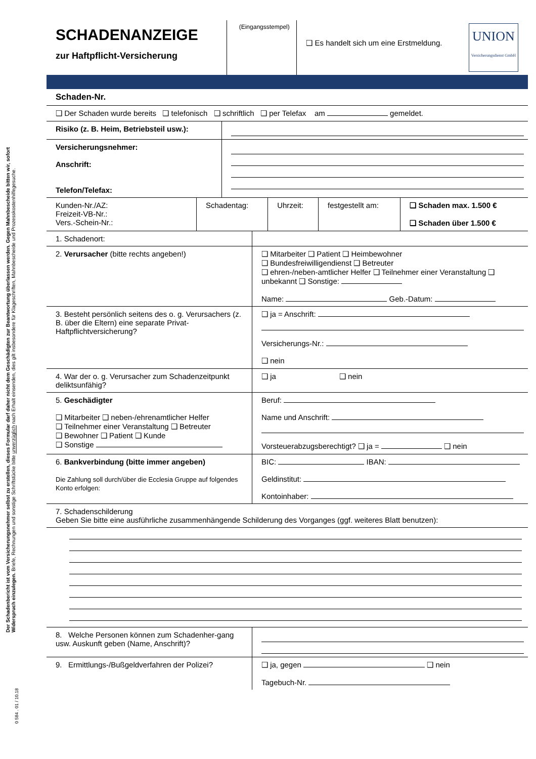Der Schadenbericht ist vom Versicherungsnehmer selbst zu erstellen, dieses Formular darf daher nicht dem Geschädigten zur Beantwortung überlassen werden. Gegen Mahnbescheide bitten wir, sofort Widerspruch einzulegen. Briefe, Rechnungen und sonstige Schriftstücke bitte unverzüglich nach Erhalt einsenden, dies gilt insbesondere für Klageschriften, Mahnbescheide und Prozesskostenhilfegesuche.
0 584 . 01 / 10.18
| SCHADENANZEIGE zur Haftpflicht-Versicherung | (Eingangsstempel) | ❑ Es handelt sich um eine Erstmeldung. | UNION Versicherungsdienst GmbH |
| Schaden-Nr. | |
| ❑ Der Schaden wurde bereits ❑ telefonisch ❑ schriftlich ❑ per Telefax am gemeldet. | |
| Risiko (z. B. Heim, Betriebsteil usw.): | |
| Versicherungsnehmer: Anschrift: Telefon/Telefax: | |
| Kunden-Nr./AZ: Freizeit-VB-Nr.: Vers.-Schein-Nr.: | Schadentag: | Uhrzeit: | festgestellt am: | ❑ Schaden max. 1.500 € ❑ Schaden über 1.500 € |
| 1. Schadenort: | |
| 2. Verursacher (bitte rechts angeben!) | ❑ Mitarbeiter ❑ Patient ❑ Heimbewohner ❑ Bundesfreiwilligendienst ❑ Betreuter ❑ ehren-/neben-amtlicher Helfer ❑ Teilnehmer einer Veranstaltung ❑ unbekannt ❑ Sonstige: Name: Geb.-Datum: |
| 3. Besteht persönlich seitens des o. g. Verursachers (z. B. über die Eltern) eine separate Privat-Haftpflichtversicherung? | ❑ ja = Anschrift: Versicherungs-Nr.: ❑ nein |
| 4. War der o. g. Verursacher zum Schadenzeitpunkt deliktsunfähig? | ❑ ja ❑ nein |
| 5. Geschädigter ❑ Mitarbeiter ❑ neben-/ehrenamtlicher Helfer ❑ Teilnehmer einer Veranstaltung ❑ Betreuter ❑ Bewohner ❑ Patient ❑ Kunde ❑ Sonstige | Beruf: Name und Anschrift: Vorsteuerabzugsberechtigt? ❑ ja = ❑ nein |
| 6. Bankverbindung (bitte immer angeben) Die Zahlung soll durch/über die Ecclesia Gruppe auf folgendes Konto erfolgen: | BIC: IBAN: Geldinstitut: Kontoinhaber: |
| 7. Schadenschilderung Geben Sie bitte eine ausführliche zusammenhängende Schilderung des Vorganges (ggf. weiteres Blatt benutzen): | |
| 8. Welche Personen können zum Schadenher-gang usw. Auskunft geben (Name, Anschrift)? | |
| 9. Ermittlungs-/Bußgeldverfahren der Polizei? | ❑ ja, gegen ❑ nein Tagebuch-Nr. |